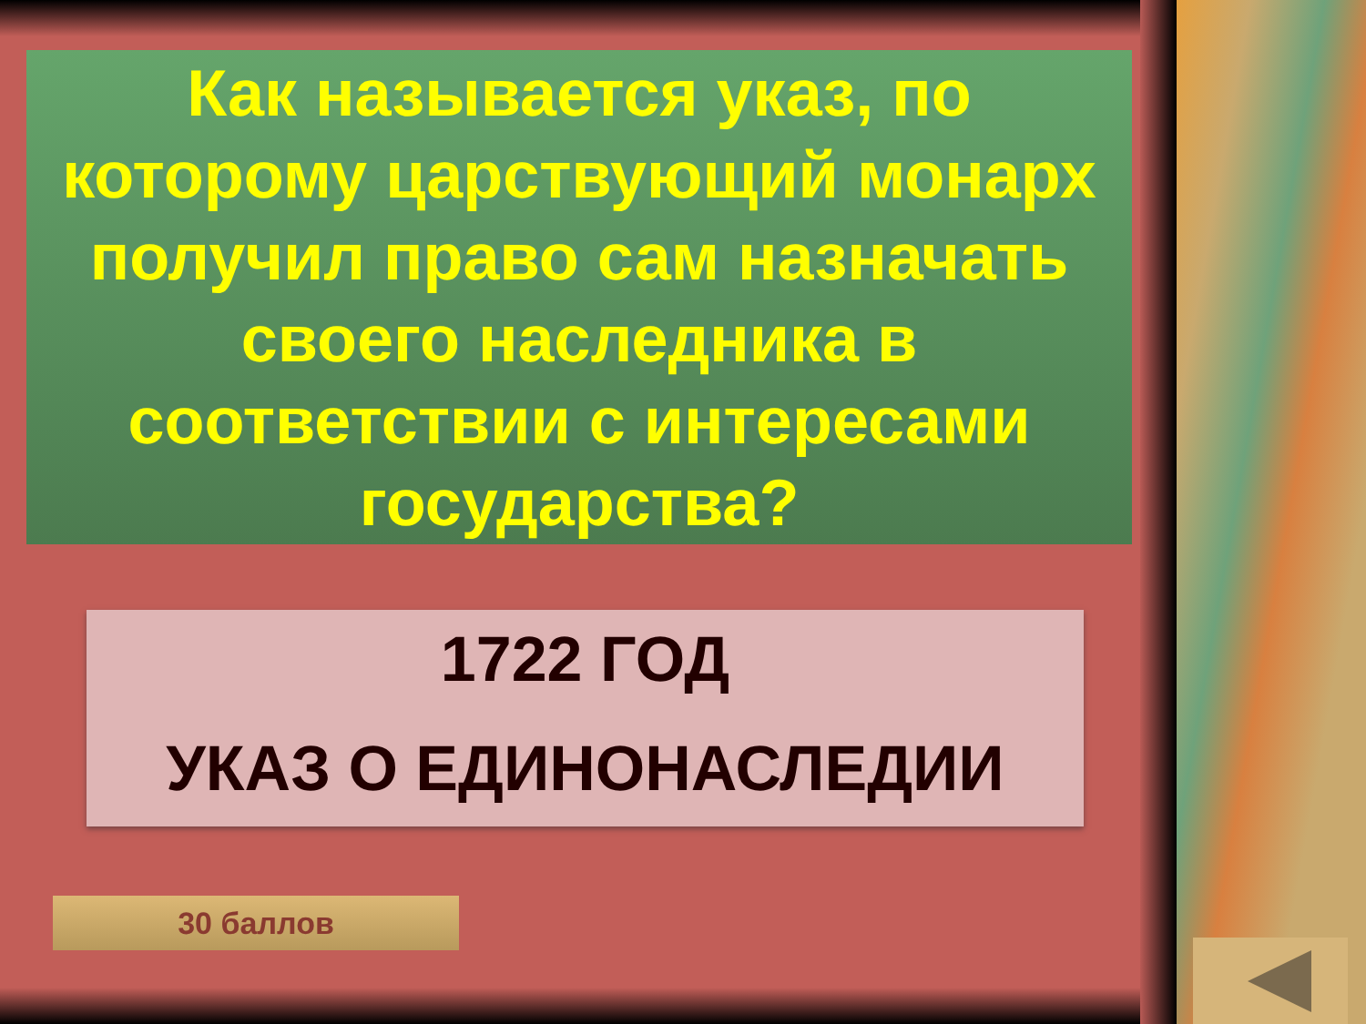Как называется указ, по которому царствующий монарх получил право сам назначать своего наследника в соответствии с интересами государства?
1722 ГОД
УКАЗ О ЕДИНОНАСЛЕДИИ
30 баллов